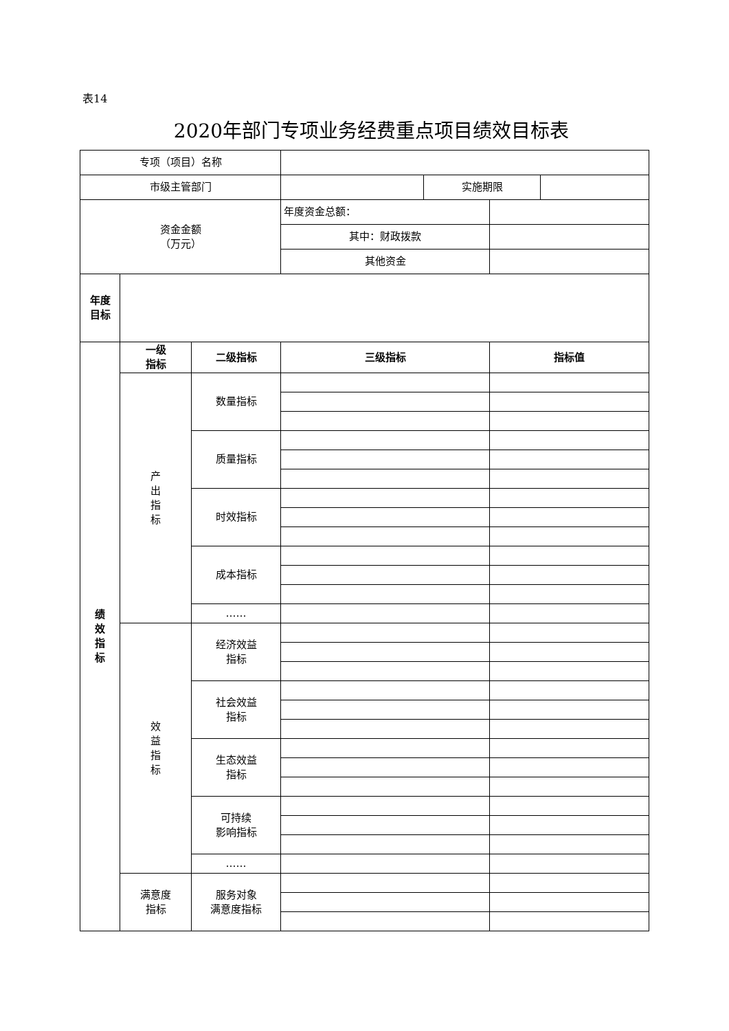表14
2020年部门专项业务经费重点项目绩效目标表
| 专项（项目）名称 | | | | | | |
| 市级主管部门 | | | | 实施期限 | | |
| 资金金额 （万元） | | | 年度资金总额： | | | |
| | | | 其中：财政拨款 | | | |
| | | | 其他资金 | | | |
| 年度 目标 | | | | | | |
| 绩 效 指 标 | 一级 指标 | 二级指标 | 三级指标 | | 指标值 | |
| | 产 出 指 标 | 数量指标 | | | | |
| | | 质量指标 | | | | |
| | | 时效指标 | | | | |
| | | 成本指标 | | | | |
| | | …… | | | | |
| | 效 益 指 标 | 经济效益 指标 | | | | |
| | | 社会效益 指标 | | | | |
| | | 生态效益 指标 | | | | |
| | | 可持续 影响指标 | | | | |
| | | …… | | | | |
| | 满意度 指标 | 服务对象 满意度指标 | | | | |